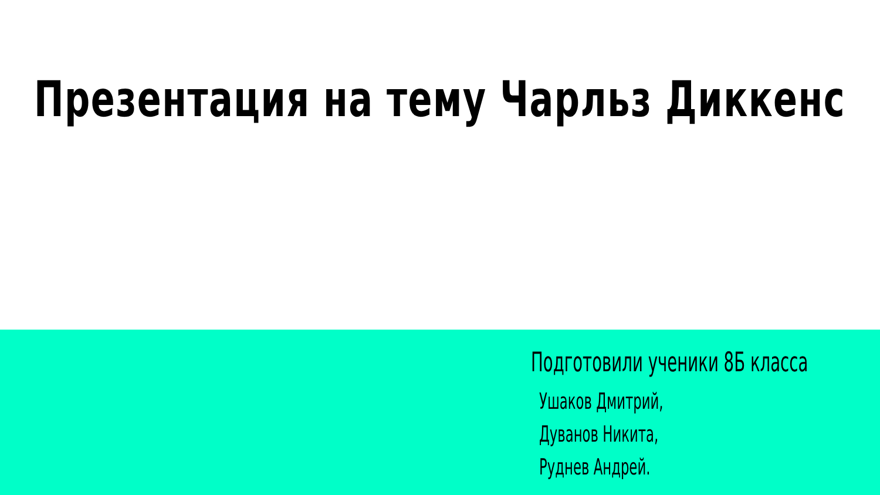Презентация на тему Чарльз Диккенс
Подготовили ученики 8Б класса
Ушаков Дмитрий,
Дуванов Никита,
Руднев Андрей.